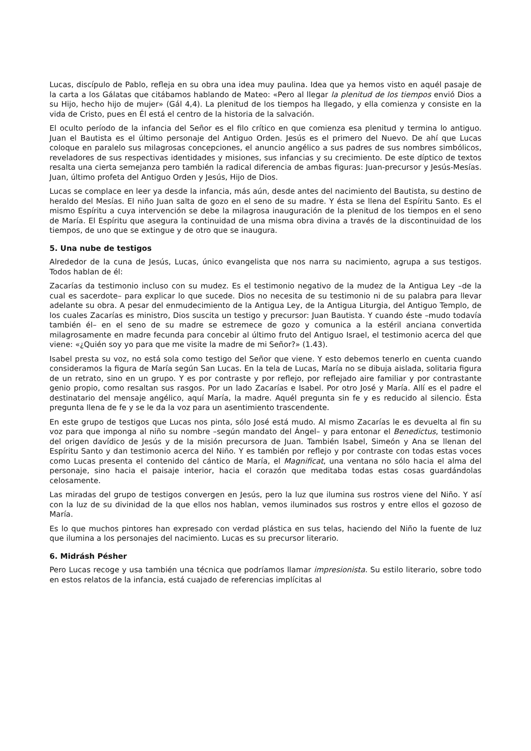Lucas, discípulo de Pablo, refleja en su obra una idea muy paulina. Idea que ya hemos visto en aquél pasaje de la carta a los Gálatas que citábamos hablando de Mateo: «Pero al llegar la plenitud de los tiempos envió Dios a su Hijo, hecho hijo de mujer» (Gál 4,4). La plenitud de los tiempos ha llegado, y ella comienza y consiste en la vida de Cristo, pues en Él está el centro de la historia de la salvación.
El oculto período de la infancia del Señor es el filo crítico en que comienza esa plenitud y termina lo antiguo. Juan el Bautista es el último personaje del Antiguo Orden. Jesús es el primero del Nuevo. De ahí que Lucas coloque en paralelo sus milagrosas concepciones, el anuncio angélico a sus padres de sus nombres simbólicos, reveladores de sus respectivas identidades y misiones, sus infancias y su crecimiento. De este díptico de textos resalta una cierta semejanza pero también la radical diferencia de ambas figuras: Juan-precursor y Jesús-Mesías. Juan, último profeta del Antiguo Orden y Jesús, Hijo de Dios.
Lucas se complace en leer ya desde la infancia, más aún, desde antes del nacimiento del Bautista, su destino de heraldo del Mesías. El niño Juan salta de gozo en el seno de su madre. Y ésta se llena del Espíritu Santo. Es el mismo Espíritu a cuya intervención se debe la milagrosa inauguración de la plenitud de los tiempos en el seno de María. El Espíritu que asegura la continuidad de una misma obra divina a través de la discontinuidad de los tiempos, de uno que se extingue y de otro que se inaugura.
5. Una nube de testigos
Alrededor de la cuna de Jesús, Lucas, único evangelista que nos narra su nacimiento, agrupa a sus testigos. Todos hablan de él:
Zacarías da testimonio incluso con su mudez. Es el testimonio negativo de la mudez de la Antigua Ley –de la cual es sacerdote– para explicar lo que sucede. Dios no necesita de su testimonio ni de su palabra para llevar adelante su obra. A pesar del enmudecimiento de la Antigua Ley, de la Antigua Liturgia, del Antiguo Templo, de los cuales Zacarías es ministro, Dios suscita un testigo y precursor: Juan Bautista. Y cuando éste –mudo todavía también él– en el seno de su madre se estremece de gozo y comunica a la estéril anciana convertida milagrosamente en madre fecunda para concebir al último fruto del Antiguo Israel, el testimonio acerca del que viene: «¿Quién soy yo para que me visite la madre de mi Señor?» (1.43).
Isabel presta su voz, no está sola como testigo del Señor que viene. Y esto debemos tenerlo en cuenta cuando consideramos la figura de María según San Lucas. En la tela de Lucas, María no se dibuja aislada, solitaria figura de un retrato, sino en un grupo. Y es por contraste y por reflejo, por reflejado aire familiar y por contrastante genio propio, como resaltan sus rasgos. Por un lado Zacarías e Isabel. Por otro José y María. Allí es el padre el destinatario del mensaje angélico, aquí María, la madre. Aquél pregunta sin fe y es reducido al silencio. Ésta pregunta llena de fe y se le da la voz para un asentimiento trascendente.
En este grupo de testigos que Lucas nos pinta, sólo José está mudo. Al mismo Zacarías le es devuelta al fin su voz para que imponga al niño su nombre –según mandato del Ángel– y para entonar el Benedictus, testimonio del origen davídico de Jesús y de la misión precursora de Juan. También Isabel, Simeón y Ana se llenan del Espíritu Santo y dan testimonio acerca del Niño. Y es también por reflejo y por contraste con todas estas voces como Lucas presenta el contenido del cántico de María, el Magnificat, una ventana no sólo hacia el alma del personaje, sino hacia el paisaje interior, hacia el corazón que meditaba todas estas cosas guardándolas celosamente.
Las miradas del grupo de testigos convergen en Jesús, pero la luz que ilumina sus rostros viene del Niño. Y así con la luz de su divinidad de la que ellos nos hablan, vemos iluminados sus rostros y entre ellos el gozoso de María.
Es lo que muchos pintores han expresado con verdad plástica en sus telas, haciendo del Niño la fuente de luz que ilumina a los personajes del nacimiento. Lucas es su precursor literario.
6. Midrásh Pésher
Pero Lucas recoge y usa también una técnica que podríamos llamar impresionista. Su estilo literario, sobre todo en estos relatos de la infancia, está cuajado de referencias implícitas al